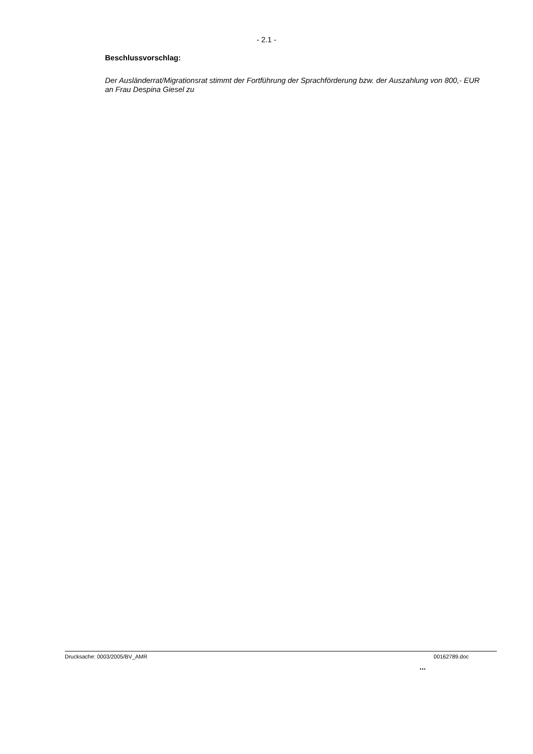- 2.1 -
Beschlussvorschlag:
Der Ausländerrat/Migrationsrat stimmt der Fortführung der Sprachförderung bzw. der Auszahlung von 800,- EUR an Frau Despina Giesel zu
Drucksache: 0003/2005/BV_AMR 00162789.doc
...